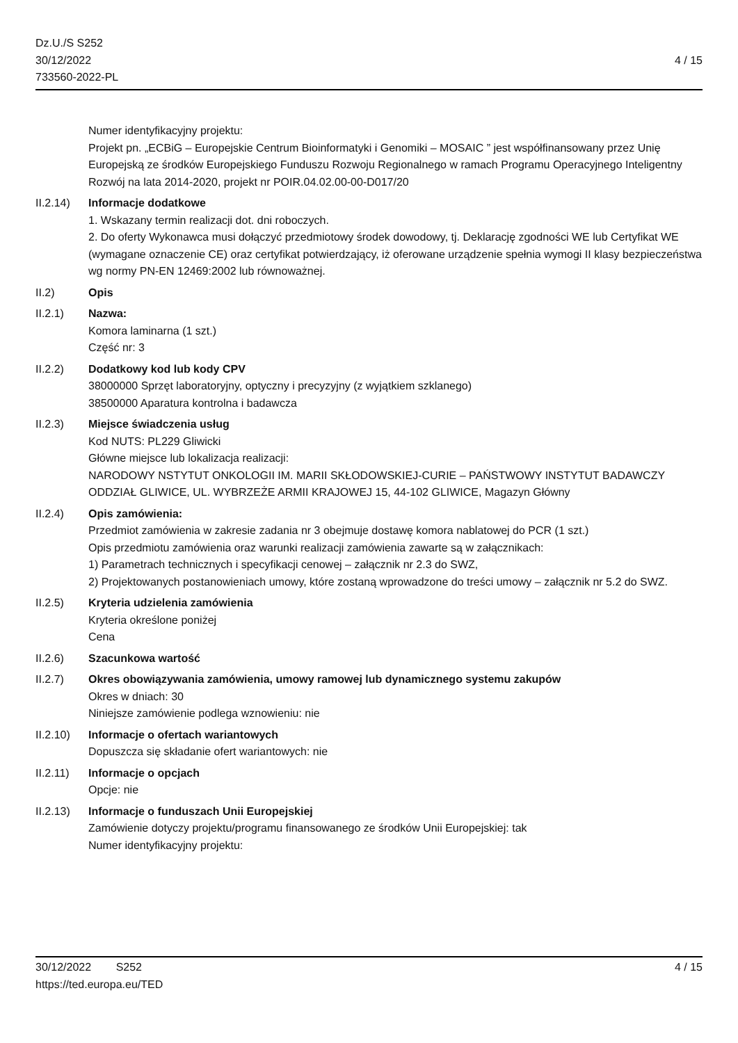Dz.U./S S252
30/12/2022
733560-2022-PL
4 / 15
Numer identyfikacyjny projektu:
Projekt pn. „ECBiG – Europejskie Centrum Bioinformatyki i Genomiki – MOSAIC ” jest współfinansowany przez Unię Europejską ze środków Europejskiego Funduszu Rozwoju Regionalnego w ramach Programu Operacyjnego Inteligentny Rozwój na lata 2014-2020, projekt nr POIR.04.02.00-00-D017/20
II.2.14)
Informacje dodatkowe
1. Wskazany termin realizacji dot. dni roboczych.
2. Do oferty Wykonawca musi dołączyć przedmiotowy środek dowodowy, tj. Deklarację zgodności WE lub Certyfikat WE (wymagane oznaczenie CE) oraz certyfikat potwierdzający, iż oferowane urządzenie spełnia wymogi II klasy bezpieczeństwa wg normy PN-EN 12469:2002 lub równoważnej.
II.2) Opis
II.2.1) Nazwa:
Komora laminarna (1 szt.)
Część nr: 3
II.2.2) Dodatkowy kod lub kody CPV
38000000 Sprzęt laboratoryjny, optyczny i precyzyjny (z wyjątkiem szklanego)
38500000 Aparatura kontrolna i badawcza
II.2.3) Miejsce świadczenia usług
Kod NUTS: PL229 Gliwicki
Główne miejsce lub lokalizacja realizacji:
NARODOWY NSTYTUT ONKOLOGII IM. MARII SKŁODOWSKIEJ-CURIE – PAŃSTWOWY INSTYTUT BADAWCZY
ODDZIAŁ GLIWICE, UL. WYBRZEŻE ARMII KRAJOWEJ 15, 44-102 GLIWICE, Magazyn Główny
II.2.4) Opis zamówienia:
Przedmiot zamówienia w zakresie zadania nr 3 obejmuje dostawę komora nablatowej do PCR (1 szt.)
Opis przedmiotu zamówienia oraz warunki realizacji zamówienia zawarte są w załącznikach:
1) Parametrach technicznych i specyfikacji cenowej – załącznik nr 2.3 do SWZ,
2) Projektowanych postanowieniach umowy, które zostaną wprowadzone do treści umowy – załącznik nr 5.2 do SWZ.
II.2.5) Kryteria udzielenia zamówienia
Kryteria określone poniżej
Cena
II.2.6) Szacunkowa wartość
II.2.7) Okres obowiązywania zamówienia, umowy ramowej lub dynamicznego systemu zakupów
Okres w dniach: 30
Niniejsze zamówienie podlega wznowieniu: nie
II.2.10)
Informacje o ofertach wariantowych
Dopuszcza się składanie ofert wariantowych: nie
II.2.11)
Informacje o opcjach
Opcje: nie
II.2.13)
Informacje o funduszach Unii Europejskiej
Zamówienie dotyczy projektu/programu finansowanego ze środków Unii Europejskiej: tak
Numer identyfikacyjny projektu:
30/12/2022 S252 4 / 15
https://ted.europa.eu/TED